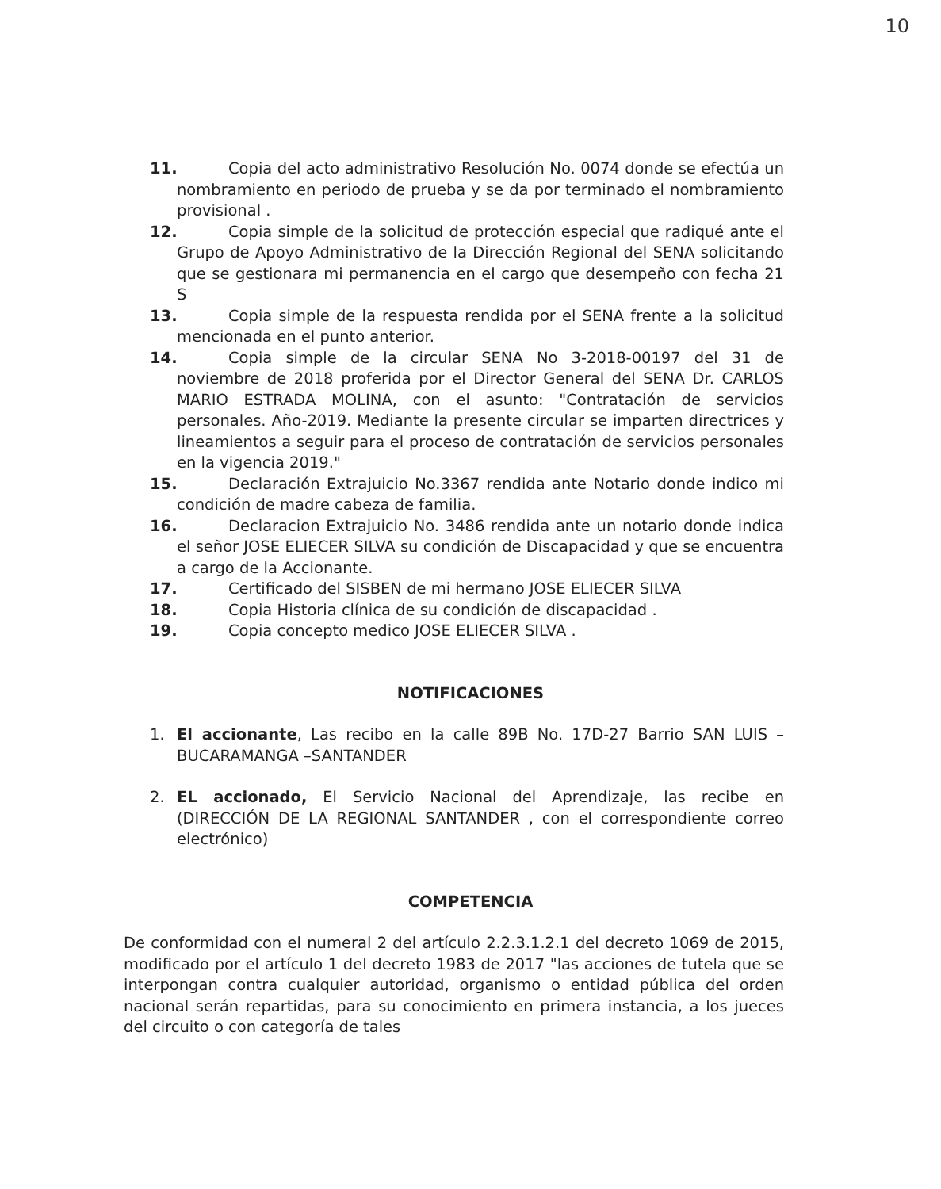10
11. Copia del acto administrativo Resolución No. 0074 donde se efectúa un nombramiento en periodo de prueba y se da por terminado el nombramiento provisional .
12. Copia simple de la solicitud de protección especial que radiqué ante el Grupo de Apoyo Administrativo de la Dirección Regional del SENA solicitando que se gestionara mi permanencia en el cargo que desempeño con fecha 21 S
13. Copia simple de la respuesta rendida por el SENA frente a la solicitud mencionada en el punto anterior.
14. Copia simple de la circular SENA No 3-2018-00197 del 31 de noviembre de 2018 proferida por el Director General del SENA Dr. CARLOS MARIO ESTRADA MOLINA, con el asunto: "Contratación de servicios personales. Año-2019. Mediante la presente circular se imparten directrices y lineamientos a seguir para el proceso de contratación de servicios personales en la vigencia 2019."
15. Declaración Extrajuicio No.3367 rendida ante Notario donde indico mi condición de madre cabeza de familia.
16. Declaracion Extrajuicio No. 3486 rendida ante un notario donde indica el señor JOSE ELIECER SILVA su condición de Discapacidad y que se encuentra a cargo de la Accionante.
17. Certificado del SISBEN de mi hermano JOSE ELIECER SILVA
18. Copia Historia clínica de su condición de discapacidad .
19. Copia concepto medico JOSE ELIECER SILVA .
NOTIFICACIONES
1. El accionante, Las recibo en la calle 89B No. 17D-27 Barrio SAN LUIS – BUCARAMANGA –SANTANDER
2. EL accionado, El Servicio Nacional del Aprendizaje, las recibe en (DIRECCIÓN DE LA REGIONAL SANTANDER , con el correspondiente correo electrónico)
COMPETENCIA
De conformidad con el numeral 2 del artículo 2.2.3.1.2.1 del decreto 1069 de 2015, modificado por el artículo 1 del decreto 1983 de 2017 "las acciones de tutela que se interpongan contra cualquier autoridad, organismo o entidad pública del orden nacional serán repartidas, para su conocimiento en primera instancia, a los jueces del circuito o con categoría de tales